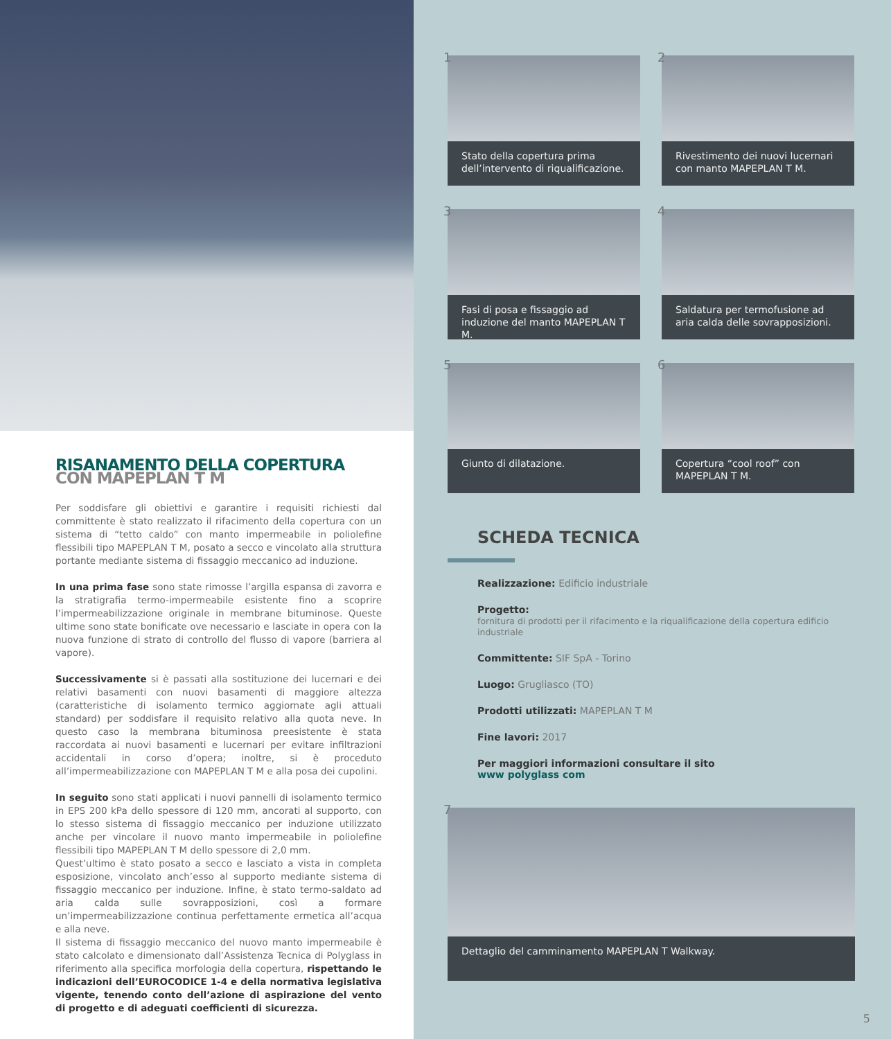RISANAMENTO DELLA COPERTURA
CON MAPEPLAN T M
Per soddisfare gli obiettivi e garantire i requisiti richiesti dal committente è stato realizzato il rifacimento della copertura con un sistema di “tetto caldo” con manto impermeabile in poliolefine flessibili tipo MAPEPLAN T M, posato a secco e vincolato alla struttura portante mediante sistema di fissaggio meccanico ad induzione.
In una prima fase sono state rimosse l’argilla espansa di zavorra e la stratigrafia termo-impermeabile esistente fino a scoprire l’impermeabilizzazione originale in membrane bituminose. Queste ultime sono state bonificate ove necessario e lasciate in opera con la nuova funzione di strato di controllo del flusso di vapore (barriera al vapore).
Successivamente si è passati alla sostituzione dei lucernari e dei relativi basamenti con nuovi basamenti di maggiore altezza (caratteristiche di isolamento termico aggiornate agli attuali standard) per soddisfare il requisito relativo alla quota neve. In questo caso la membrana bituminosa preesistente è stata raccordata ai nuovi basamenti e lucernari per evitare infiltrazioni accidentali in corso d’opera; inoltre, si è proceduto all’impermeabilizzazione con MAPEPLAN T M e alla posa dei cupolini.
In seguito sono stati applicati i nuovi pannelli di isolamento termico in EPS 200 kPa dello spessore di 120 mm, ancorati al supporto, con lo stesso sistema di fissaggio meccanico per induzione utilizzato anche per vincolare il nuovo manto impermeabile in poliolefine flessibili tipo MAPEPLAN T M dello spessore di 2,0 mm.
Quest’ultimo è stato posato a secco e lasciato a vista in completa esposizione, vincolato anch’esso al supporto mediante sistema di fissaggio meccanico per induzione. Infine, è stato termo-saldato ad aria calda sulle sovrapposizioni, così a formare un’impermeabilizzazione continua perfettamente ermetica all’acqua e alla neve.
Il sistema di fissaggio meccanico del nuovo manto impermeabile è stato calcolato e dimensionato dall’Assistenza Tecnica di Polyglass in riferimento alla specifica morfologia della copertura, rispettando le indicazioni dell’EUROCODICE 1-4 e della normativa legislativa vigente, tenendo conto dell’azione di aspirazione del vento di progetto e di adeguati coefficienti di sicurezza.
1
Stato della copertura prima dell’intervento di riqualificazione.
2
Rivestimento dei nuovi lucernari con manto MAPEPLAN T M.
3
Fasi di posa e fissaggio ad induzione del manto MAPEPLAN T M.
4
Saldatura per termofusione ad aria calda delle sovrapposizioni.
5
Giunto di dilatazione.
6
Copertura “cool roof” con MAPEPLAN T M.
SCHEDA TECNICA
Realizzazione: Edificio industriale
Progetto:
fornitura di prodotti per il rifacimento e la riqualificazione della copertura edificio industriale
Committente: SIF SpA - Torino
Luogo: Grugliasco (TO)
Prodotti utilizzati: MAPEPLAN T M
Fine lavori: 2017
Per maggiori informazioni consultare il sito
www polyglass com
7
Dettaglio del camminamento MAPEPLAN T Walkway.
5